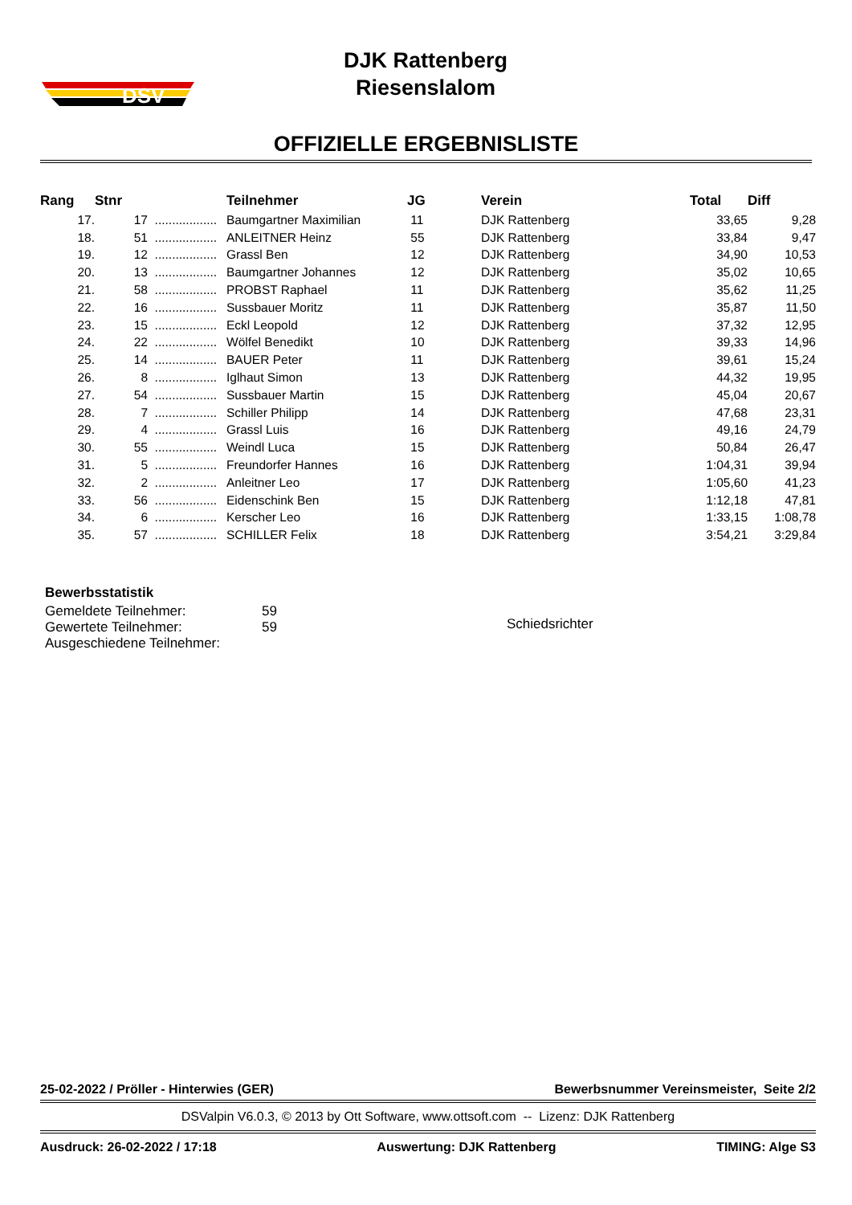DSV
DJK Rattenberg
Riesenslalom
OFFIZIELLE ERGEBNISLISTE
| Rang | Stnr | | Teilnehmer | JG | Verein | Total | Diff |
| --- | --- | --- | --- | --- | --- | --- | --- |
| 17. | 17 | .................. | Baumgartner Maximilian | 11 | DJK Rattenberg | 33,65 | 9,28 |
| 18. | 51 | .................. | ANLEITNER Heinz | 55 | DJK Rattenberg | 33,84 | 9,47 |
| 19. | 12 | .................. | Grassl Ben | 12 | DJK Rattenberg | 34,90 | 10,53 |
| 20. | 13 | .................. | Baumgartner Johannes | 12 | DJK Rattenberg | 35,02 | 10,65 |
| 21. | 58 | .................. | PROBST Raphael | 11 | DJK Rattenberg | 35,62 | 11,25 |
| 22. | 16 | .................. | Sussbauer Moritz | 11 | DJK Rattenberg | 35,87 | 11,50 |
| 23. | 15 | .................. | Eckl Leopold | 12 | DJK Rattenberg | 37,32 | 12,95 |
| 24. | 22 | .................. | Wölfel Benedikt | 10 | DJK Rattenberg | 39,33 | 14,96 |
| 25. | 14 | .................. | BAUER Peter | 11 | DJK Rattenberg | 39,61 | 15,24 |
| 26. | 8 | .................. | Iglhaut Simon | 13 | DJK Rattenberg | 44,32 | 19,95 |
| 27. | 54 | .................. | Sussbauer Martin | 15 | DJK Rattenberg | 45,04 | 20,67 |
| 28. | 7 | .................. | Schiller Philipp | 14 | DJK Rattenberg | 47,68 | 23,31 |
| 29. | 4 | .................. | Grassl Luis | 16 | DJK Rattenberg | 49,16 | 24,79 |
| 30. | 55 | .................. | Weindl Luca | 15 | DJK Rattenberg | 50,84 | 26,47 |
| 31. | 5 | .................. | Freundorfer Hannes | 16 | DJK Rattenberg | 1:04,31 | 39,94 |
| 32. | 2 | .................. | Anleitner Leo | 17 | DJK Rattenberg | 1:05,60 | 41,23 |
| 33. | 56 | .................. | Eidenschink Ben | 15 | DJK Rattenberg | 1:12,18 | 47,81 |
| 34. | 6 | .................. | Kerscher Leo | 16 | DJK Rattenberg | 1:33,15 | 1:08,78 |
| 35. | 57 | .................. | SCHILLER Felix | 18 | DJK Rattenberg | 3:54,21 | 3:29,84 |
| Bewerbsstatistik | |
| Gemeldete Teilnehmer: | 59 |
| Gewertete Teilnehmer: | 59 |
| Ausgeschiedene Teilnehmer: | |
Schiedsrichter
25-02-2022 / Pröller - Hinterwies (GER) Bewerbsnummer Vereinsmeister, Seite 2/2
DSValpin V6.0.3, © 2013 by Ott Software, www.ottsoft.com -- Lizenz: DJK Rattenberg
Ausdruck: 26-02-2022 / 17:18 Auswertung: DJK Rattenberg TIMING: Alge S3